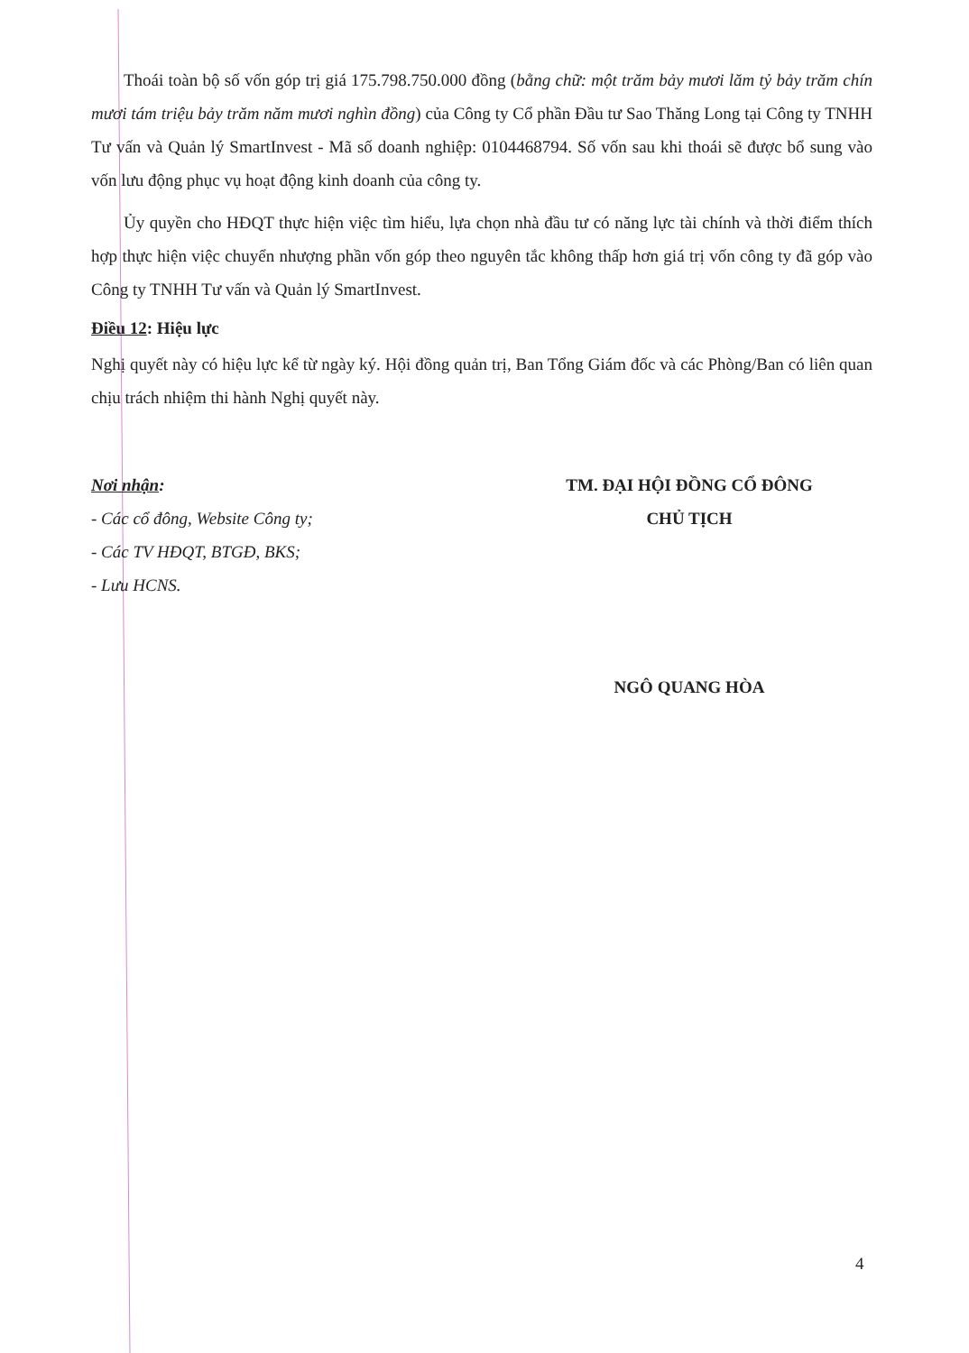Thoái toàn bộ số vốn góp trị giá 175.798.750.000 đồng (bằng chữ: một trăm bảy mươi lăm tỷ bảy trăm chín mươi tám triệu bảy trăm năm mươi nghìn đồng) của Công ty Cổ phần Đầu tư Sao Thăng Long tại Công ty TNHH Tư vấn và Quản lý SmartInvest - Mã số doanh nghiệp: 0104468794. Số vốn sau khi thoái sẽ được bổ sung vào vốn lưu động phục vụ hoạt động kinh doanh của công ty.
Ủy quyền cho HĐQT thực hiện việc tìm hiểu, lựa chọn nhà đầu tư có năng lực tài chính và thời điểm thích hợp thực hiện việc chuyển nhượng phần vốn góp theo nguyên tắc không thấp hơn giá trị vốn công ty đã góp vào Công ty TNHH Tư vấn và Quản lý SmartInvest.
Điều 12: Hiệu lực
Nghị quyết này có hiệu lực kể từ ngày ký. Hội đồng quản trị, Ban Tổng Giám đốc và các Phòng/Ban có liên quan chịu trách nhiệm thi hành Nghị quyết này.
Nơi nhận:
- Các cổ đông, Website Công ty;
- Các TV HĐQT, BTGĐ, BKS;
- Lưu HCNS.
TM. ĐẠI HỘI ĐỒNG CỔ ĐÔNG
CHỦ TỊCH
NGÔ QUANG HÒA
4